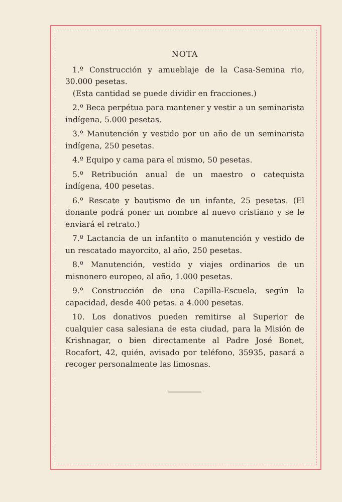NOTA
1.º Construcción y amueblaje de la Casa-Semina rio, 30.000 pesetas.
(Esta cantidad se puede dividir en fracciones.)
2.º Beca perpétua para mantener y vestir a un seminarista indígena, 5.000 pesetas.
3.º Manutención y vestido por un año de un seminarista indígena, 250 pesetas.
4.º Equipo y cama para el mismo, 50 pesetas.
5.º Retribución anual de un maestro o catequista indígena, 400 pesetas.
6.º Rescate y bautismo de un infante, 25 pesetas. (El donante podrá poner un nombre al nuevo cristiano y se le enviará el retrato.)
7.º Lactancia de un infantito o manutención y vestido de un rescatado mayorcito, al año, 250 pesetas.
8.º Manutención, vestido y viajes ordinarios de un misnonero europeo, al año, 1.000 pesetas.
9.º Construcción de una Capilla-Escuela, según la capacidad, desde 400 petas. a 4.000 pesetas.
10. Los donativos pueden remitirse al Superior de cualquier casa salesiana de esta ciudad, para la Misión de Krishnagar, o bien directamente al Padre José Bonet, Rocafort, 42, quién, avisado por teléfono, 35935, pasará a recoger personalmente las limosnas.